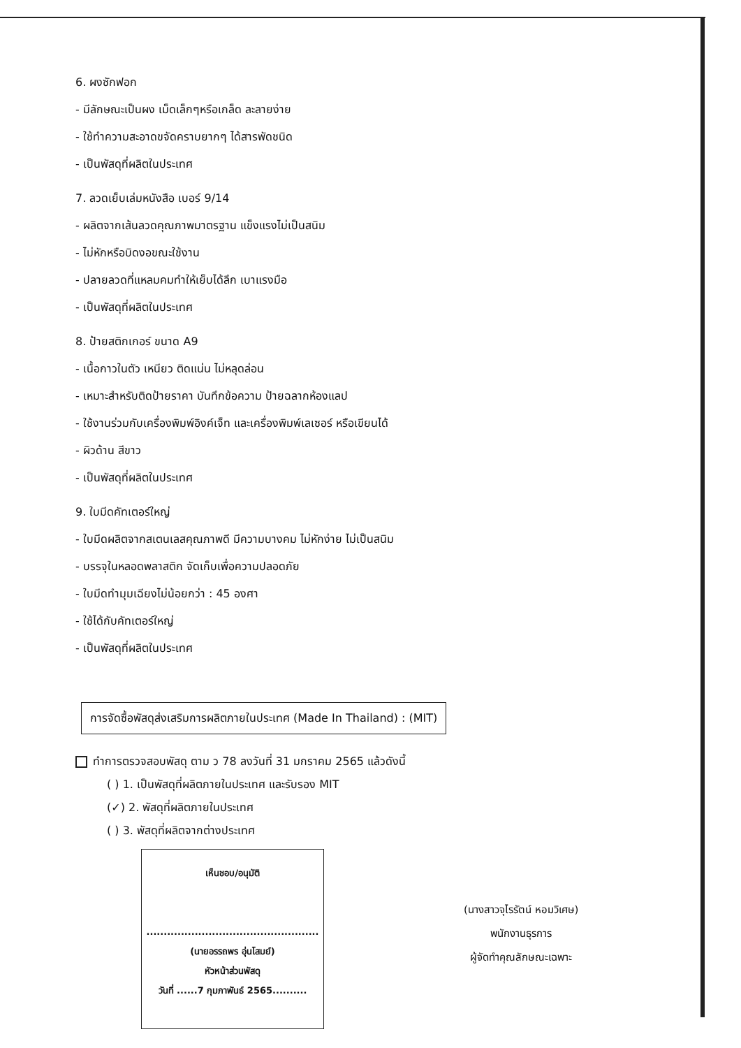6. ผงซักฟอก
- มีลักษณะเป็นผง เม็ดเล็กๆหรือเกล็ด ละลายง่าย
- ใช้ทำความสะอาดขจัดคราบยากๆ ได้สารพัดชนิด
- เป็นพัสดุที่ผลิตในประเทศ
7. ลวดเย็บเล่มหนังสือ เบอร์ 9/14
- ผลิตจากเส้นลวดคุณภาพมาตรฐาน แข็งแรงไม่เป็นสนิม
- ไม่หักหรือบิดงอขณะใช้งาน
- ปลายลวดที่แหลมคมทำให้เย็บได้ลึก เบาแรงมือ
- เป็นพัสดุที่ผลิตในประเทศ
8. ป้ายสติกเกอร์ ขนาด A9
- เนื้อกาวในตัว เหนียว ติดแน่น ไม่หลุดล่อน
- เหมาะสำหรับติดป้ายราคา บันทึกข้อความ ป้ายฉลากห้องแลป
- ใช้งานร่วมกับเครื่องพิมพ์อิงค์เจ็ท และเครื่องพิมพ์เลเซอร์ หรือเขียนได้
- ผิวด้าน สีขาว
- เป็นพัสดุที่ผลิตในประเทศ
9. ใบมีดคัทเตอร์ใหญ่
- ใบมีดผลิตจากสเตนเลสคุณภาพดี มีความบางคม ไม่หักง่าย ไม่เป็นสนิม
- บรรจุในหลอดพลาสติก จัดเก็บเพื่อความปลอดภัย
- ใบมีดทำมุมเฉียงไม่น้อยกว่า : 45 องศา
- ใช้ได้กับคัทเตอร์ใหญ่
- เป็นพัสดุที่ผลิตในประเทศ
การจัดซื้อพัสดุส่งเสริมการผลิตภายในประเทศ (Made In Thailand) : (MIT)
ทำการตรวจสอบพัสดุ ตาม ว 78 ลงวันที่ 31 มกราคม 2565 แล้วดังนี้
( ) 1. เป็นพัสดุที่ผลิตภายในประเทศ และรับรอง MIT
(✓) 2. พัสดุที่ผลิตภายในประเทศ
( ) 3. พัสดุที่ผลิตจากต่างประเทศ
เห็นชอบ/อนุมัติ
..................................................
(นายอรรถพร อุ่นโสมย์)
หัวหน้าส่วนพัสดุ
วันที่ ......7 กุมภาพันธ์ 2565..........
(นางสาวจุไรรัตน์ หอมวิเศษ)
พนักงานธุรการ
ผู้จัดทำคุณลักษณะเฉพาะ